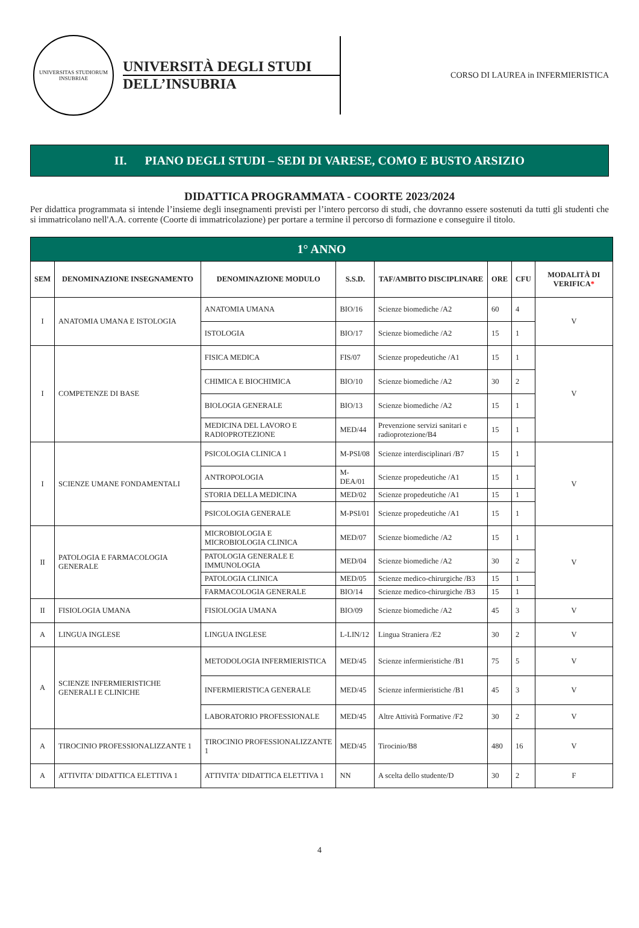UNIVERSITAS STUDIORUM INSUBRIAE
UNIVERSITÀ DEGLI STUDI
DELL’INSUBRIA
CORSO DI LAUREA in INFERMIERISTICA
II. PIANO DEGLI STUDI – SEDI DI VARESE, COMO E BUSTO ARSIZIO
DIDATTICA PROGRAMMATA - COORTE 2023/2024
Per didattica programmata si intende l’insieme degli insegnamenti previsti per l’intero percorso di studi, che dovranno essere sostenuti da tutti gli studenti che si immatricolano nell'A.A. corrente (Coorte di immatricolazione) per portare a termine il percorso di formazione e conseguire il titolo.
| 1° ANNO | | | | | | | |
| --- | --- | --- | --- | --- | --- | --- | --- |
| SEM | DENOMINAZIONE INSEGNAMENTO | DENOMINAZIONE MODULO | S.S.D. | TAF/AMBITO DISCIPLINARE | ORE | CFU | MODALITÀ DI VERIFICA * |
| I | ANATOMIA UMANA E ISTOLOGIA | ANATOMIA UMANA | BIO/16 | Scienze biomediche /A2 | 60 | 4 | V |
| | | ISTOLOGIA | BIO/17 | Scienze biomediche /A2 | 15 | 1 | |
| I | COMPETENZE DI BASE | FISICA MEDICA | FIS/07 | Scienze propedeutiche /A1 | 15 | 1 | V |
| | | CHIMICA E BIOCHIMICA | BIO/10 | Scienze biomediche /A2 | 30 | 2 | |
| | | BIOLOGIA GENERALE | BIO/13 | Scienze biomediche /A2 | 15 | 1 | |
| | | MEDICINA DEL LAVORO E RADIOPROTEZIONE | MED/44 | Prevenzione servizi sanitari e radioprotezione/B4 | 15 | 1 | |
| I | SCIENZE UMANE FONDAMENTALI | PSICOLOGIA CLINICA 1 | M-PSI/08 | Scienze interdisciplinari /B7 | 15 | 1 | V |
| | | ANTROPOLOGIA | M-DEA/01 | Scienze propedeutiche /A1 | 15 | 1 | |
| | | STORIA DELLA MEDICINA | MED/02 | Scienze propedeutiche /A1 | 15 | 1 | |
| | | PSICOLOGIA GENERALE | M-PSI/01 | Scienze propedeutiche /A1 | 15 | 1 | |
| II | PATOLOGIA E FARMACOLOGIA GENERALE | MICROBIOLOGIA E MICROBIOLOGIA CLINICA | MED/07 | Scienze biomediche /A2 | 15 | 1 | V |
| | | PATOLOGIA GENERALE E IMMUNOLOGIA | MED/04 | Scienze biomediche /A2 | 30 | 2 | |
| | | PATOLOGIA CLINICA | MED/05 | Scienze medico-chirurgiche /B3 | 15 | 1 | |
| | | FARMACOLOGIA GENERALE | BIO/14 | Scienze medico-chirurgiche /B3 | 15 | 1 | |
| II | FISIOLOGIA UMANA | FISIOLOGIA UMANA | BIO/09 | Scienze biomediche /A2 | 45 | 3 | V |
| A | LINGUA INGLESE | LINGUA INGLESE | L-LIN/12 | Lingua Straniera /E2 | 30 | 2 | V |
| A | SCIENZE INFERMIERISTICHE GENERALI E CLINICHE | METODOLOGIA INFERMIERISTICA | MED/45 | Scienze infermieristiche /B1 | 75 | 5 | V |
| | | INFERMIERISTICA GENERALE | MED/45 | Scienze infermieristiche /B1 | 45 | 3 | V |
| | | LABORATORIO PROFESSIONALE | MED/45 | Altre Attività Formative /F2 | 30 | 2 | V |
| A | TIROCINIO PROFESSIONALIZZANTE 1 | TIROCINIO PROFESSIONALIZZANTE 1 | MED/45 | Tirocinio/B8 | 480 | 16 | V |
| A | ATTIVITA' DIDATTICA ELETTIVA 1 | ATTIVITA' DIDATTICA ELETTIVA 1 | NN | A scelta dello studente/D | 30 | 2 | F |
4